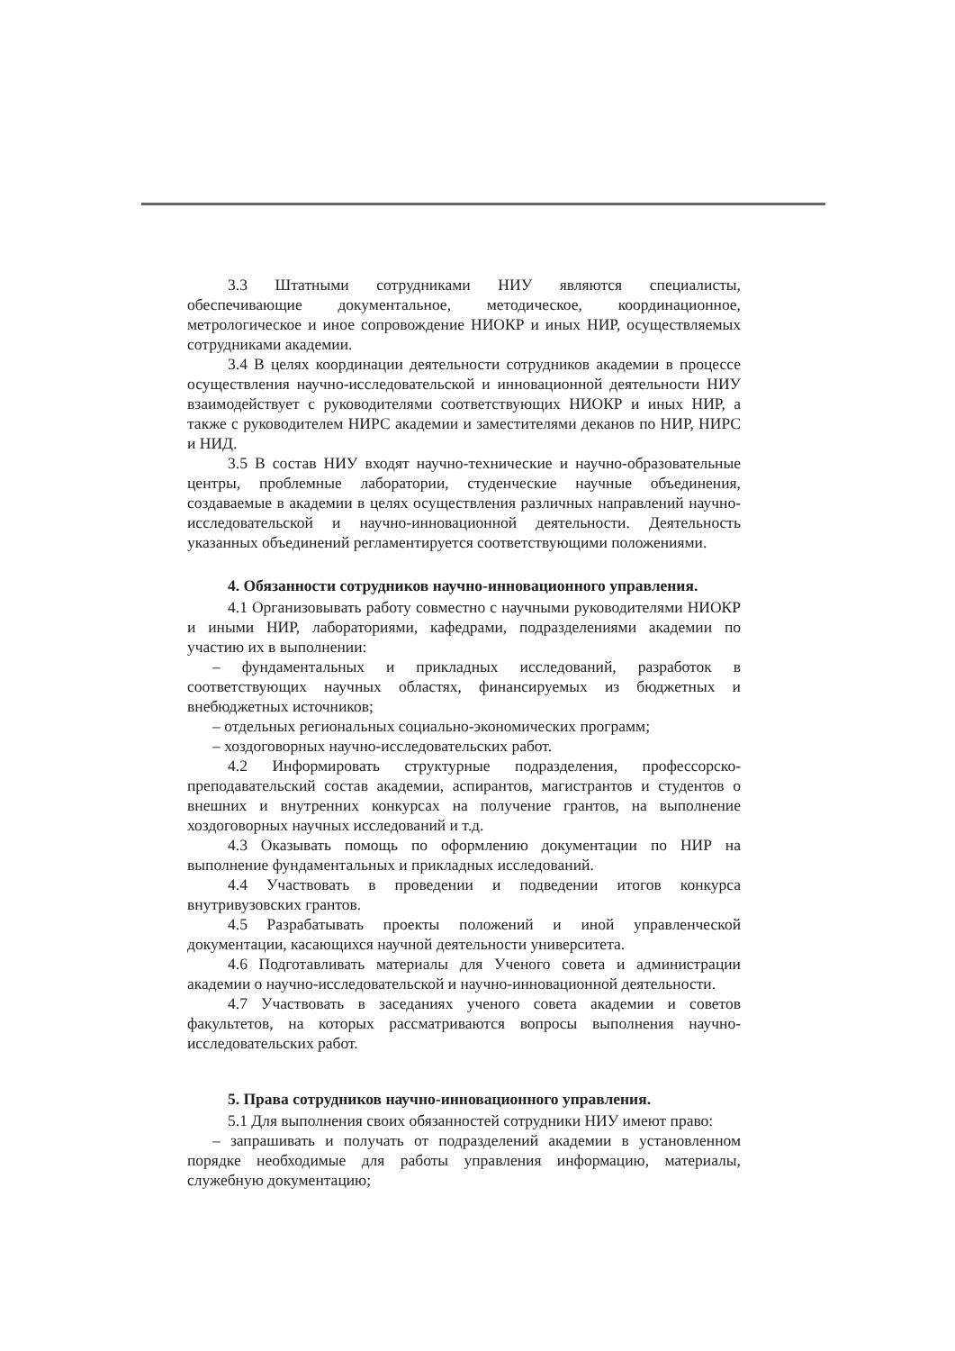3.3 Штатными сотрудниками НИУ являются специалисты, обеспечивающие документальное, методическое, координационное, метрологическое и иное сопровождение НИОКР и иных НИР, осуществляемых сотрудниками академии.
3.4 В целях координации деятельности сотрудников академии в процессе осуществления научно-исследовательской и инновационной деятельности НИУ взаимодействует с руководителями соответствующих НИОКР и иных НИР, а также с руководителем НИРС академии и заместителями деканов по НИР, НИРС и НИД.
3.5 В состав НИУ входят научно-технические и научно-образовательные центры, проблемные лаборатории, студенческие научные объединения, создаваемые в академии в целях осуществления различных направлений научно-исследовательской и научно-инновационной деятельности. Деятельность указанных объединений регламентируется соответствующими положениями.
4. Обязанности сотрудников научно-инновационного управления.
4.1 Организовывать работу совместно с научными руководителями НИОКР и иными НИР, лабораториями, кафедрами, подразделениями академии по участию их в выполнении:
– фундаментальных и прикладных исследований, разработок в соответствующих научных областях, финансируемых из бюджетных и внебюджетных источников;
– отдельных региональных социально-экономических программ;
– хоздоговорных научно-исследовательских работ.
4.2 Информировать структурные подразделения, профессорско-преподавательский состав академии, аспирантов, магистрантов и студентов о внешних и внутренних конкурсах на получение грантов, на выполнение хоздоговорных научных исследований и т.д.
4.3 Оказывать помощь по оформлению документации по НИР на выполнение фундаментальных и прикладных исследований.
4.4 Участвовать в проведении и подведении итогов конкурса внутривузовских грантов.
4.5 Разрабатывать проекты положений и иной управленческой документации, касающихся научной деятельности университета.
4.6 Подготавливать материалы для Ученого совета и администрации академии о научно-исследовательской и научно-инновационной деятельности.
4.7 Участвовать в заседаниях ученого совета академии и советов факультетов, на которых рассматриваются вопросы выполнения научно-исследовательских работ.
5. Права сотрудников научно-инновационного управления.
5.1 Для выполнения своих обязанностей сотрудники НИУ имеют право:
– запрашивать и получать от подразделений академии в установленном порядке необходимые для работы управления информацию, материалы, служебную документацию;